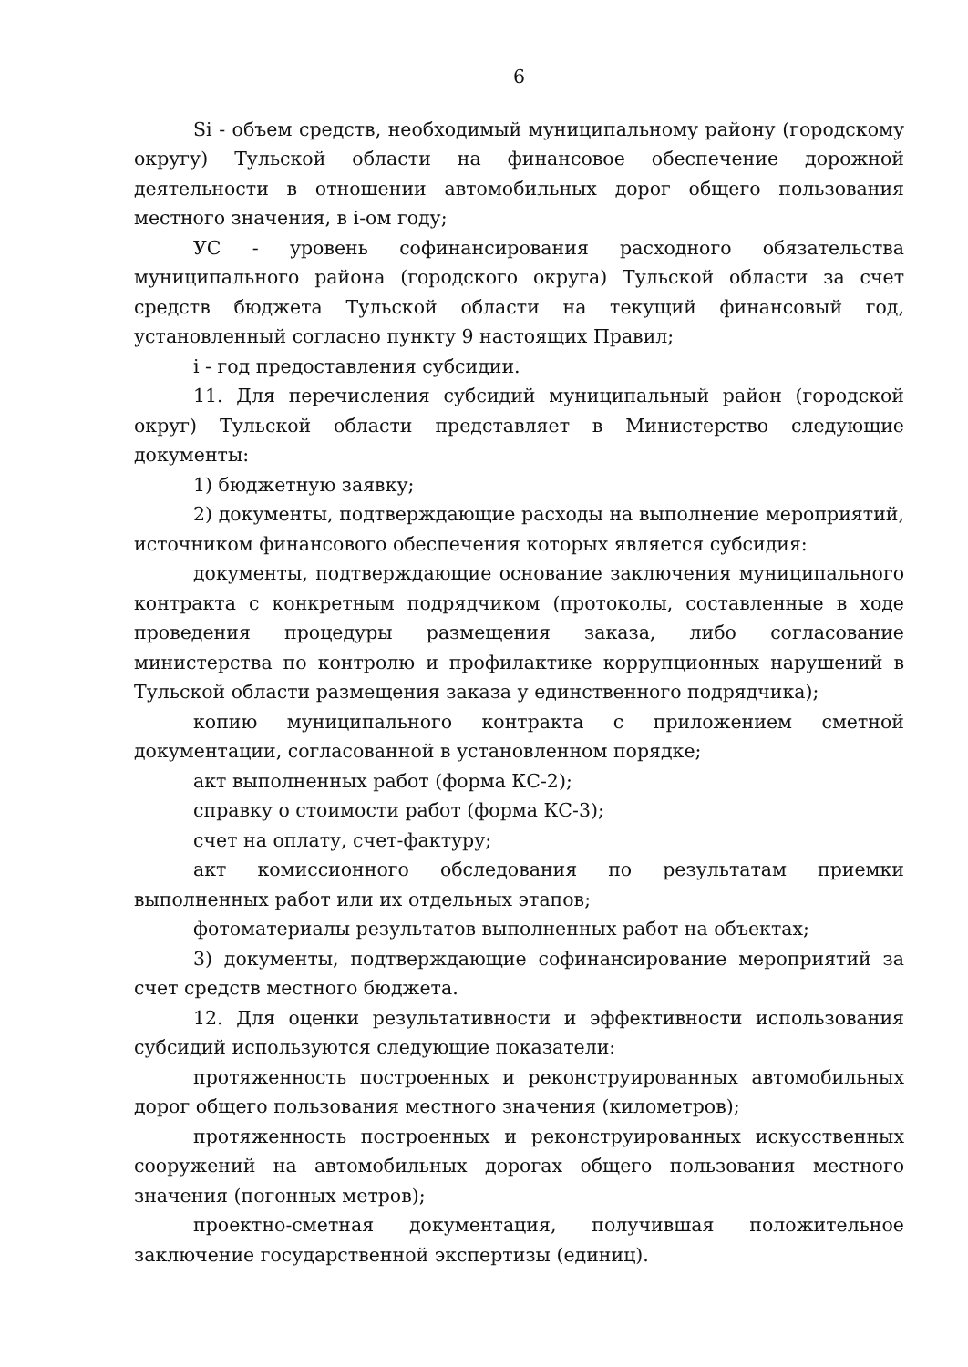6
Si - объем средств, необходимый муниципальному району (городскому округу) Тульской области на финансовое обеспечение дорожной деятельности в отношении автомобильных дорог общего пользования местного значения, в i-ом году;
УС - уровень софинансирования расходного обязательства муниципального района (городского округа) Тульской области за счет средств бюджета Тульской области на текущий финансовый год, установленный согласно пункту 9 настоящих Правил;
i - год предоставления субсидии.
11. Для перечисления субсидий муниципальный район (городской округ) Тульской области представляет в Министерство следующие документы:
1) бюджетную заявку;
2) документы, подтверждающие расходы на выполнение мероприятий, источником финансового обеспечения которых является субсидия:
документы, подтверждающие основание заключения муниципального контракта с конкретным подрядчиком (протоколы, составленные в ходе проведения процедуры размещения заказа, либо согласование министерства по контролю и профилактике коррупционных нарушений в Тульской области размещения заказа у единственного подрядчика);
копию муниципального контракта с приложением сметной документации, согласованной в установленном порядке;
акт выполненных работ (форма КС-2);
справку о стоимости работ (форма КС-3);
счет на оплату, счет-фактуру;
акт комиссионного обследования по результатам приемки выполненных работ или их отдельных этапов;
фотоматериалы результатов выполненных работ на объектах;
3) документы, подтверждающие софинансирование мероприятий за счет средств местного бюджета.
12. Для оценки результативности и эффективности использования субсидий используются следующие показатели:
протяженность построенных и реконструированных автомобильных дорог общего пользования местного значения (километров);
протяженность построенных и реконструированных искусственных сооружений на автомобильных дорогах общего пользования местного значения (погонных метров);
проектно-сметная документация, получившая положительное заключение государственной экспертизы (единиц).